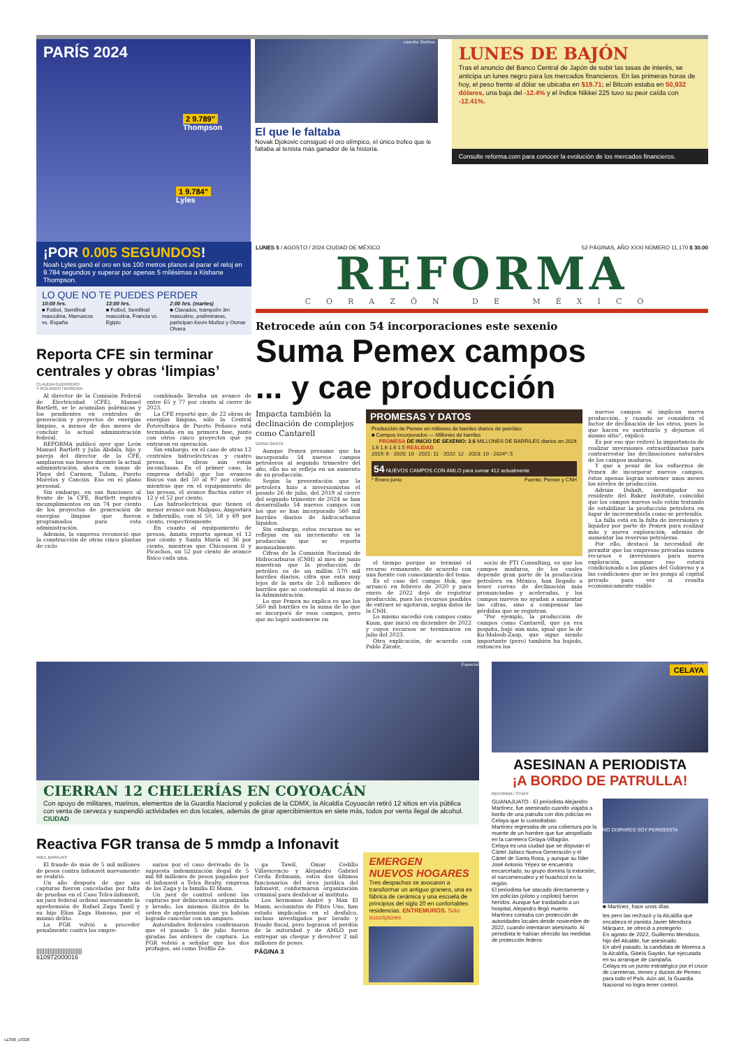PARÍS 2024
2 9.789"
Thompson
1 9.784"
Lyles
cancha Xinhua
El que le faltaba
Novak Djokovic consiguió el oro olímpico, el único trofeo que le faltaba al tenista más ganador de la historia.
LUNES DE BAJÓN
Tras el anuncio del Banco Central de Japón de subir las tasas de interés, se anticipa un lunes negro para los mercados financieros. En las primeras horas de hoy, el peso frente al dólar se ubicaba en $19.71; el Bitcoin estaba en 50,932 dólares, una baja del -12.4% y el índice Nikkei 225 tuvo su peor caída con -12.41%.
Consulte reforma.com para conocer la evolución de los mercados financieros.
¡POR 0.005 SEGUNDOS!
Noah Lyles ganó el oro en los 100 metros planos al parar el reloj en 9.784 segundos y superar por apenas 5 milésimas a Kishane Thompson.
LO QUE NO TE PUEDES PERDER
10:00 hrs.
■ Futbol, Semifinal masculina, Marruecos vs. España
13:00 hrs.
■ Futbol, Semifinal masculina, Francia vs. Egipto
2:00 hrs. (martes)
■ Clavados, trampolín 3m masculino, preliminares, participan Kevin Muñoz y Osmar Olvera
Reporta CFE sin terminar centrales y obras ‘limpias’
CLAUDIA GUERRERO
Y ROLANDO HERRERA
Al director de la Comisión Federal de Electricidad (CFE), Manuel Bartlett, se le acumulan polémicas y los pendientes en centrales de generación y proyectos de energías limpias, a menos de dos meses de concluir la actual administración federal.
REFORMA publicó ayer que León Manuel Bartlett y Julia Abdala, hijo y pareja del director de la CFE, ampliaron sus bienes durante la actual administración, ahora en zonas de Playa del Carmen, Tulum, Puerto Morelos y Cancún. Eso en el plano personal.
Sin embargo, en sus funciones al frente de la CFE, Bartlett registra incumplimientos en un 74 por ciento de los proyectos de generación de energías limpias que fueron programados para esta administración.
Además, la empresa reconoció que la construcción de otras cinco plantas de ciclo
combinado llevaba un avance de entre 65 y 77 por ciento al cierre de 2023.
La CFE reportó que, de 22 obras de energías limpias, sólo la Central Fotovoltaica de Puerto Peñasco está terminada en su primera fase, junto con otros cinco proyectos que ya entraron en operación.
Sin embargo, en el caso de otras 12 centrales hidroeléctricas y cuatro presas, las obras aún están inconclusas. En el primer caso, la empresa detalló que los avances físicos van del 50 al 97 por ciento; mientras que en el equipamiento de las presas, el avance fluctúa entre el 12 y el 52 por ciento.
Las hidroeléctricas que tienen el menor avance son Malpaso, Angostura e Infiernillo, con el 50, 58 y 69 por ciento, respectivamente.
En cuanto al equipamiento de presas, Amata reporta apenas el 12 por ciento y Santa María el 36 por ciento, mientras que Chicoasen II y Picachos, un 52 por ciento de avance físico cada una.
LUNES 5 / AGOSTO / 2024 CIUDAD DE MÉXICO 52 PÁGINAS, AÑO XXXI NÚMERO 11,170 $ 30.00
REFORMA
CORAZÓN DE MÉXICO
Retrocede aún con 54 incorporaciones este sexenio
Suma Pemex campos
... y cae producción
Impacta también la declinación de complejos como Cantarell
DIANA GANTE
Aunque Pemex presume que ha incorporado 54 nuevos campos petroleros al segundo trimestre del año, ello no se refleja en un aumento de su producción.
Según la presentación que la petrolera hizo a inversionistas el pasado 26 de julio, del 2019 al cierre del segundo trimestre de 2024 se han desarrollado 54 nuevos campos con los que se han incorporado 560 mil barriles diarios de hidrocarburos líquidos.
Sin embargo, estos recursos no se reflejan en un incremento en la producción que se reporta mensualmente.
Cifras de la Comisión Nacional de Hidrocarburos (CNH) al mes de junio muestran que la producción de petróleo es de un millón 570 mil barriles diarios, cifra que está muy lejos de la meta de 2.6 millones de barriles que se contempló al inicio de la Administración.
Lo que Pemex no explica es que los 560 mil barriles es la suma de lo que se incorporó de esos campos, pero que no logró sostenerse en
PROMESAS Y DATOS
Producción de Pemex en millones de barriles diarios de petróleo:
■ Campos incorporados — Millones de barriles
PROMESA DE INICIO DE SEXENIO: 2.6 MILLONES DE BARRILES diarios en 2024
1.6 1.6 1.6 1.5 REALIDAD
2019: 6 · 2020: 10 · 2021: 11 · 2022: 12 · 2023: 10 · 2024*: 5
54 NUEVOS CAMPOS CON AMLO para sumar 412 actualmente
* Enero-junio Fuente: Pemex y CNH
el tiempo porque se terminó el recurso remanente, de acuerdo con una fuente con conocimiento del tema.
Es el caso del campo Hok, que arrancó en febrero de 2020 y para enero de 2022 dejó de registrar producción, pues los recursos posibles de extraer se agotaron, según datos de la CNH.
Lo mismo sucedió con campos como Kuun, que inició en diciembre de 2022 y cuyos recursos se terminaron en julio del 2023.
Otra explicación, de acuerdo con Pablo Zárate,
socio de FTI Consulting, es que los campos maduros, de los cuales depende gran parte de la producción petrolera en México, han llegado a tener curvas de declinación más pronunciadas y aceleradas, y los campos nuevos no ayudan a aumentar las cifras, sino a compensar las pérdidas que se registran.
"Por ejemplo, la producción de campos como Cantarell, que ya era poquita, bajó aún más, igual que la de Ku-Maloob-Zaap, que sigue siendo importante (pero) también ha bajado, entonces los
nuevos campos sí implican nueva producción, y cuando se considera el factor de declinación de los otros, pues lo que hacen es sustituirla y dejarnos el mismo sitio", explicó.
Es por eso que reiteró la importancia de realizar inversiones extraordinarias para contrarrestar las declinaciones naturales de los campos maduros.
Y que a pesar de los esfuerzos de Pemex de incorporar nuevos campos, éstos apenas logran sostener unos meses los niveles de producción.
Adrián Duhalt, investigador no residente del Baker Institute, coincidió que los campos nuevos solo están tratando de estabilizar la producción petrolera en lugar de incrementarla como se pretendía.
La falla está en la falta de inversiones y liquidez por parte de Pemex para realizar más y nueva exploración, además de aumentar las reservas petroleras.
Por ello, destacó la necesidad de permitir que las empresas privadas sumen recursos e inversiones para nueva exploración, aunque eso estará condicionado a los planes del Gobierno y a las condiciones que se les ponga al capital privado para ver si resulta económicamente viable.
Especial
CIERRAN 12 CHELERÍAS EN COYOACÁN
Con apoyo de militares, marinos, elementos de la Guardia Nacional y policías de la CDMX, la Alcaldía Coyoacán retiró 12 sitios en vía pública con venta de cerveza y suspendió actividades en dos locales, además de girar apercibimientos en siete más, todos por venta ilegal de alcohol. CIUDAD
Reactiva FGR transa de 5 mmdp a Infonavit
ABEL BARAJAS
El fraude de más de 5 mil millones de pesos contra Infonavit nuevamente se reabrió.
Un año después de que sus capturas fueron canceladas por falta de pruebas en el Caso Telra-Infonavit, un juez federal ordenó nuevamente la aprehensión de Rafael Zaga Tawil y su hijo Elías Zaga Hanono, por el mismo delito.
La FGR volvió a proceder penalmente contra los empre-
||||||||||||||||||||||||||||
610972000016
sarios por el caso derivado de la supuesta indemnización ilegal de 5 mil 88 millones de pesos pagados por el Infonavit a Telra Realty, empresa de los Zaga y la familia El Mann.
Un juez de control ordenó las capturas por delincuencia organizada y lavado, los mismos ilícitos de la orden de aprehensión que ya habían logrado cancelar con un amparo.
Autoridades federales confirmaron que el pasado 5 de julio fueron giradas las órdenes de captura. La FGR volvió a señalar que los dos prófugos, así como Teófilo Za-
ga Tawil, Omar Cedillo Villavicencio y Alejandro Gabriel Cerda Erdmann, estos dos últimos funcionarios del área jurídica del Infonavit, conformaron organización criminal para desfalcar al instituto.
Los hermanos André y Max El Mann, accionistas de Fibra Uno, han estado implicados en el desfalco, incluso investigados por lavado y fraude fiscal, pero lograron el perdón de la autoridad y de AMLO por entregar un cheque y devolver 2 mil millones de pesos.
PÁGINA 3
EMERGEN
NUEVOS HOGARES
Tres despachos se avocaron a transformar un antiguo granero, una ex fábrica de cerámica y una escuela de principios del siglo 20 en confortables residencias. ENTREMUROS. Sólo suscriptores
Especial
CELAYA
ASESINAN A PERIODISTA
¡A BORDO DE PATRULLA!
REFORMA / STAFF
GUANAJUATO.- El periodista Alejandro Martínez, fue asesinado cuando viajaba a bordo de una patrulla con dos policías en Celaya que lo custodiaban.
Martínez regresaba de una cobertura por la muerte de un hombre que fue atropellado en la carretera Celaya-Villagrán.
Celaya es una ciudad que se disputan el Cártel Jalisco Nueva Generación y el Cártel de Santa Rosa, y aunque su líder José Antonio Yépez se encuentra encarcelado, su grupo domina la extorsión, el narcomenudeo y el huachicol en la región.
El periodista fue atacado directamente y los policías (piloto y copiloto) fueron heridos. Aunque fue trasladado a un hospital, Alejandro llegó muerto.
Martínez contaba con protección de autoridades locales desde noviembre de 2022, cuando intentaron asesinarlo. Al periodista le habían ofrecido las medidas de protección federa-
NO DISPARES SOY PERIODISTA
■ Martínez, hace unos días.
les pero las rechazó y la Alcaldía que encabeza el panista Javier Mendoza Márquez, se ofreció a protegerlo.
En agosto de 2022, Guillermo Mendoza, hijo del Alcalde, fue asesinado.
En abril pasado, la candidata de Morena a la Alcaldía, Gisela Gaytán, fue ejecutada en su arranque de campaña.
Celaya es un punto estratégico por el cruce de carreteras, trenes y ductos de Pemex para todo el País. Aún así, la Guardia Nacional no logra tener control.
s1358_u3326